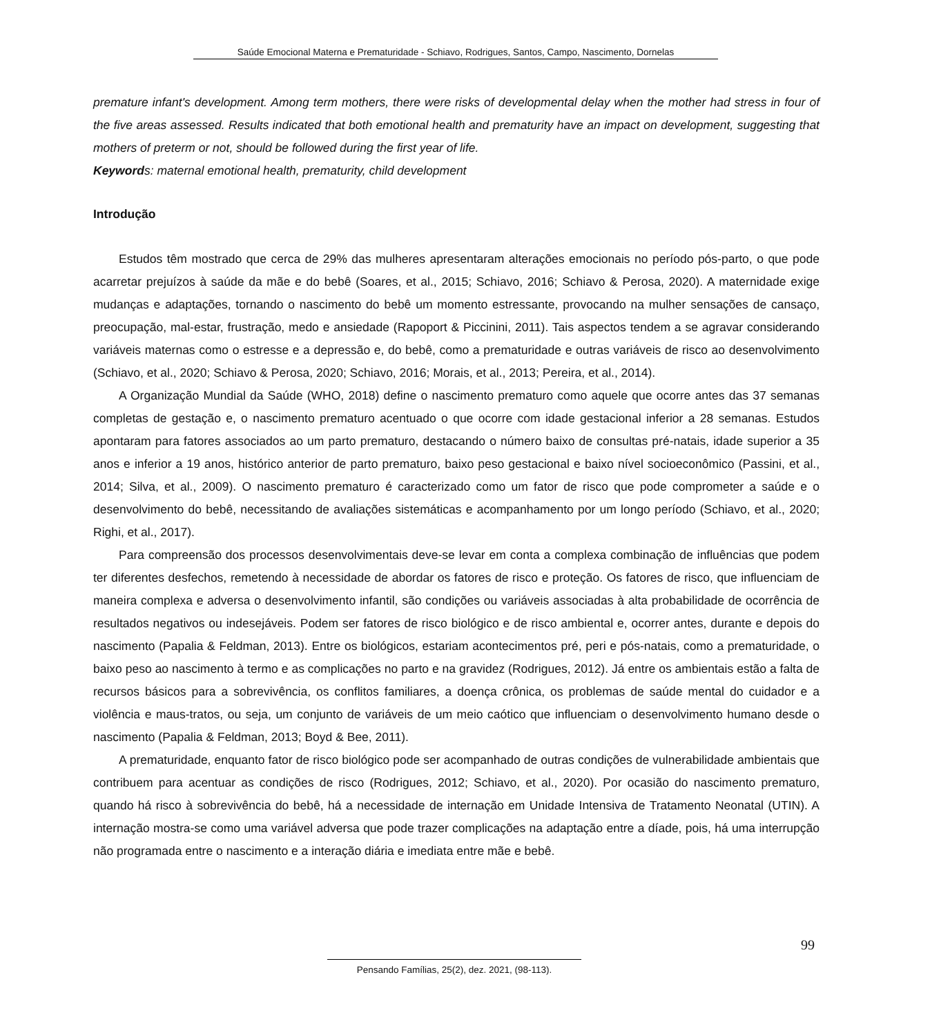Saúde Emocional Materna e Prematuridade - Schiavo, Rodrigues, Santos, Campo, Nascimento, Dornelas
premature infant's development. Among term mothers, there were risks of developmental delay when the mother had stress in four of the five areas assessed. Results indicated that both emotional health and prematurity have an impact on development, suggesting that mothers of preterm or not, should be followed during the first year of life.
Keywords: maternal emotional health, prematurity, child development
Introdução
Estudos têm mostrado que cerca de 29% das mulheres apresentaram alterações emocionais no período pós-parto, o que pode acarretar prejuízos à saúde da mãe e do bebê (Soares, et al., 2015; Schiavo, 2016; Schiavo & Perosa, 2020). A maternidade exige mudanças e adaptações, tornando o nascimento do bebê um momento estressante, provocando na mulher sensações de cansaço, preocupação, mal-estar, frustração, medo e ansiedade (Rapoport & Piccinini, 2011). Tais aspectos tendem a se agravar considerando variáveis maternas como o estresse e a depressão e, do bebê, como a prematuridade e outras variáveis de risco ao desenvolvimento (Schiavo, et al., 2020; Schiavo & Perosa, 2020; Schiavo, 2016; Morais, et al., 2013; Pereira, et al., 2014).
A Organização Mundial da Saúde (WHO, 2018) define o nascimento prematuro como aquele que ocorre antes das 37 semanas completas de gestação e, o nascimento prematuro acentuado o que ocorre com idade gestacional inferior a 28 semanas. Estudos apontaram para fatores associados ao um parto prematuro, destacando o número baixo de consultas pré-natais, idade superior a 35 anos e inferior a 19 anos, histórico anterior de parto prematuro, baixo peso gestacional e baixo nível socioeconômico (Passini, et al., 2014; Silva, et al., 2009). O nascimento prematuro é caracterizado como um fator de risco que pode comprometer a saúde e o desenvolvimento do bebê, necessitando de avaliações sistemáticas e acompanhamento por um longo período (Schiavo, et al., 2020; Righi, et al., 2017).
Para compreensão dos processos desenvolvimentais deve-se levar em conta a complexa combinação de influências que podem ter diferentes desfechos, remetendo à necessidade de abordar os fatores de risco e proteção. Os fatores de risco, que influenciam de maneira complexa e adversa o desenvolvimento infantil, são condições ou variáveis associadas à alta probabilidade de ocorrência de resultados negativos ou indesejáveis. Podem ser fatores de risco biológico e de risco ambiental e, ocorrer antes, durante e depois do nascimento (Papalia & Feldman, 2013). Entre os biológicos, estariam acontecimentos pré, peri e pós-natais, como a prematuridade, o baixo peso ao nascimento à termo e as complicações no parto e na gravidez (Rodrigues, 2012). Já entre os ambientais estão a falta de recursos básicos para a sobrevivência, os conflitos familiares, a doença crônica, os problemas de saúde mental do cuidador e a violência e maus-tratos, ou seja, um conjunto de variáveis de um meio caótico que influenciam o desenvolvimento humano desde o nascimento (Papalia & Feldman, 2013; Boyd & Bee, 2011).
A prematuridade, enquanto fator de risco biológico pode ser acompanhado de outras condições de vulnerabilidade ambientais que contribuem para acentuar as condições de risco (Rodrigues, 2012; Schiavo, et al., 2020). Por ocasião do nascimento prematuro, quando há risco à sobrevivência do bebê, há a necessidade de internação em Unidade Intensiva de Tratamento Neonatal (UTIN). A internação mostra-se como uma variável adversa que pode trazer complicações na adaptação entre a díade, pois, há uma interrupção não programada entre o nascimento e a interação diária e imediata entre mãe e bebê.
99
Pensando Famílias, 25(2), dez. 2021, (98-113).